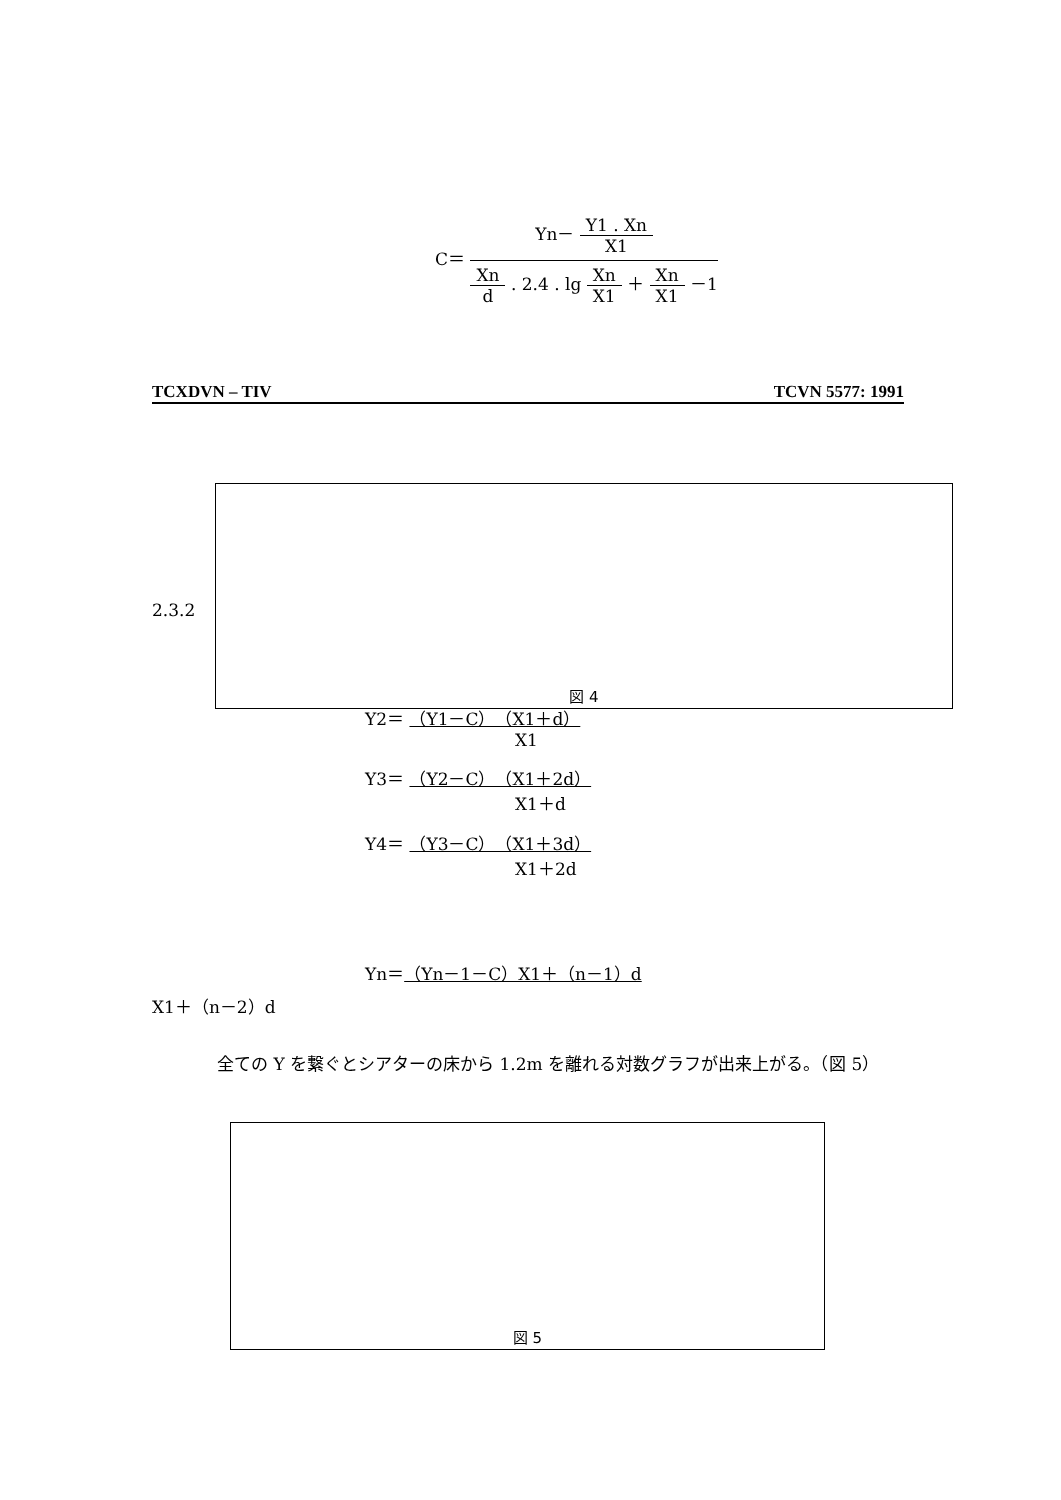C＝ Yn－ Y1 . Xn X1 Xn d . 2.4 . lg Xn X1 ＋ Xn X1 －1
TCXDVN – TIV TCVN 5577: 1991
2.3.2
図 4
Y2＝ （Y1－C）（X1＋d）
X1
Y3＝ （Y2－C）（X1＋2d）
X1＋d
Y4＝ （Y3－C）（X1＋3d）
X1＋2d
Yn＝（Yn－1－C）X1＋（n－1）d
X1＋（n－2）d
全ての Y を繋ぐとシアターの床から 1.2m を離れる対数グラフが出来上がる。（図 5）
図 5